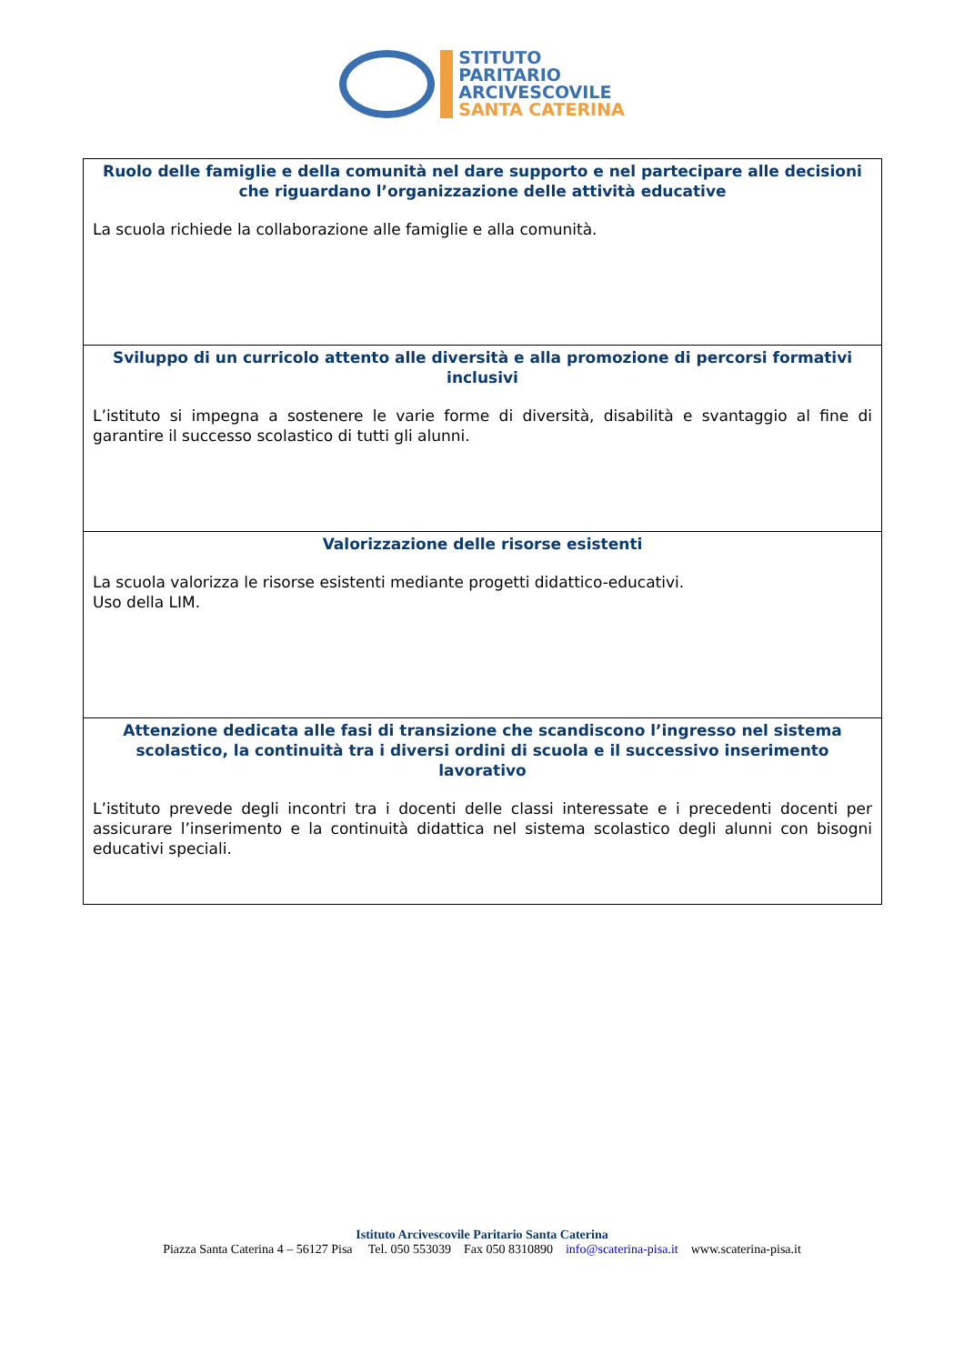STITUTO
PARITARIO
ARCIVESCOVILE
SANTA CATERINA
| Ruolo delle famiglie e della comunità nel dare supporto e nel partecipare alle decisioni che riguardano l’organizzazione delle attività educative La scuola richiede la collaborazione alle famiglie e alla comunità. |
| Sviluppo di un curricolo attento alle diversità e alla promozione di percorsi formativi inclusivi L’istituto si impegna a sostenere le varie forme di diversità, disabilità e svantaggio al fine di garantire il successo scolastico di tutti gli alunni. |
| Valorizzazione delle risorse esistenti La scuola valorizza le risorse esistenti mediante progetti didattico-educativi. Uso della LIM. |
| Attenzione dedicata alle fasi di transizione che scandiscono l’ingresso nel sistema scolastico, la continuità tra i diversi ordini di scuola e il successivo inserimento lavorativo L’istituto prevede degli incontri tra i docenti delle classi interessate e i precedenti docenti per assicurare l’inserimento e la continuità didattica nel sistema scolastico degli alunni con bisogni educativi speciali. |
Istituto Arcivescovile Paritario Santa Caterina
Piazza Santa Caterina 4 – 56127 Pisa Tel. 050 553039 Fax 050 8310890 info@scaterina-pisa.it www.scaterina-pisa.it